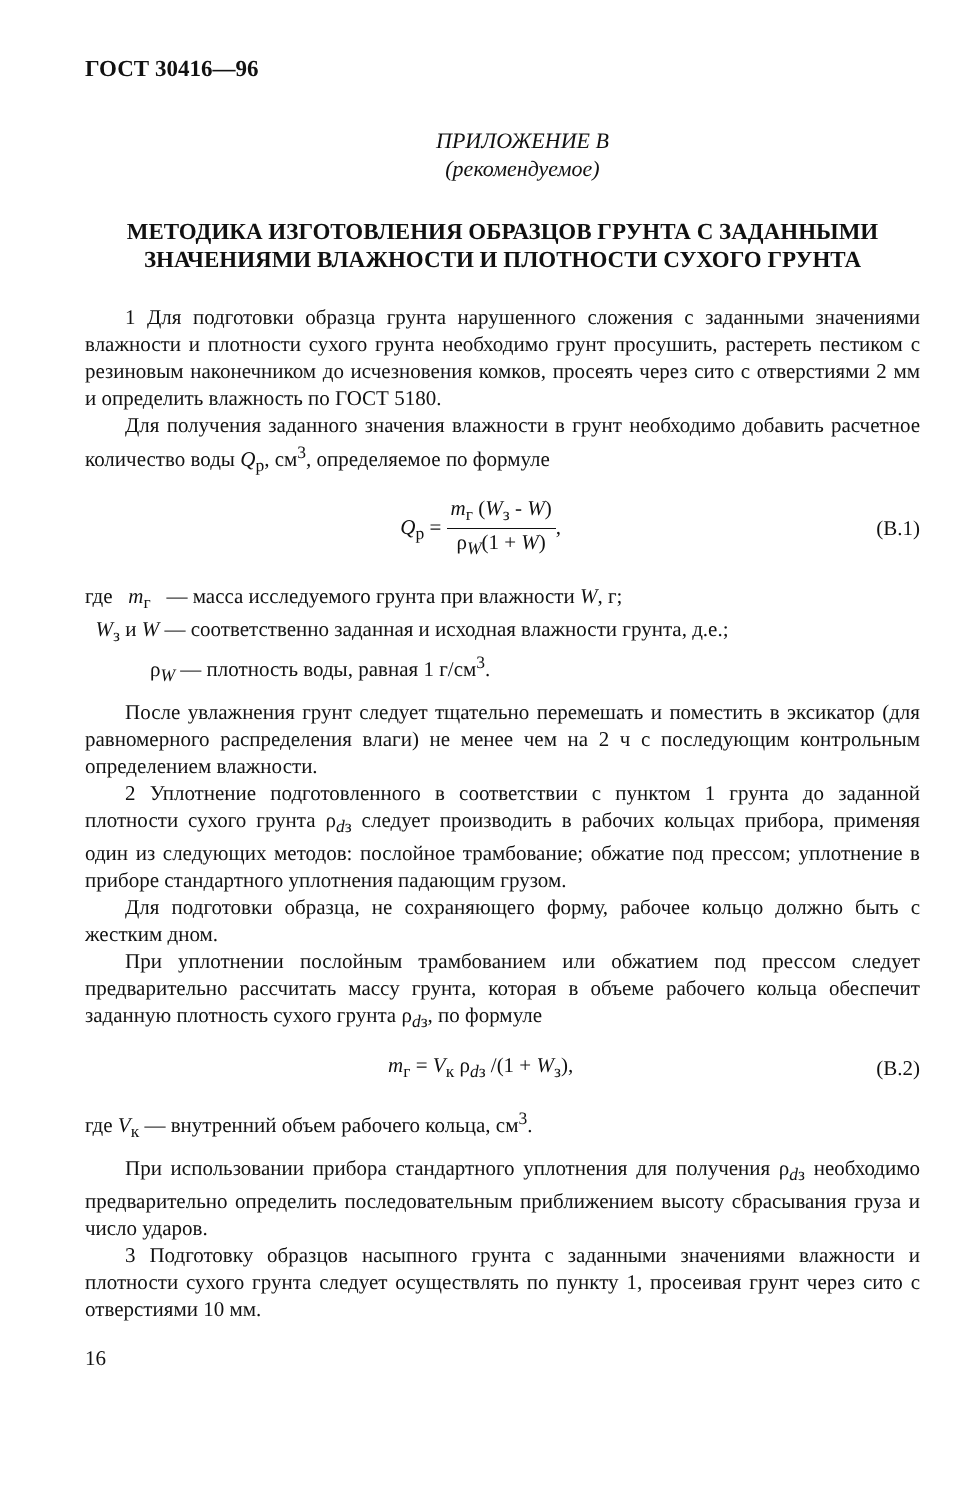ГОСТ 30416—96
ПРИЛОЖЕНИЕ В
(рекомендуемое)
МЕТОДИКА ИЗГОТОВЛЕНИЯ ОБРАЗЦОВ ГРУНТА С ЗАДАННЫМИ ЗНАЧЕНИЯМИ ВЛАЖНОСТИ И ПЛОТНОСТИ СУХОГО ГРУНТА
1 Для подготовки образца грунта нарушенного сложения с заданными значениями влажности и плотности сухого грунта необходимо грунт просушить, растереть пестиком с резиновым наконечником до исчезновения комков, просеять через сито с отверстиями 2 мм и определить влажность по ГОСТ 5180.
Для получения заданного значения влажности в грунт необходимо добавить расчетное количество воды Q<sub>р</sub>, см<sup>3</sup>, определяемое по формуле
Q<sub>р</sub> = m<sub>г</sub> (W<sub>з</sub> - W) ρ<sub>W</sub>(1 + W), (В.1)
где m<sub>г</sub> — масса исследуемого грунта при влажности W, г;
W<sub>з</sub> и W — соответственно заданная и исходная влажности грунта, д.е.;
ρ<sub>W</sub> — плотность воды, равная 1 г/см<sup>3</sup>.
После увлажнения грунт следует тщательно перемешать и поместить в эксикатор (для равномерного распределения влаги) не менее чем на 2 ч с последующим контрольным определением влажности.
2 Уплотнение подготовленного в соответствии с пунктом 1 грунта до заданной плотности сухого грунта ρ<sub>dз</sub> следует производить в рабочих кольцах прибора, применяя один из следующих методов: послойное трамбование; обжатие под прессом; уплотнение в приборе стандартного уплотнения падающим грузом.
Для подготовки образца, не сохраняющего форму, рабочее кольцо должно быть с жестким дном.
При уплотнении послойным трамбованием или обжатием под прессом следует предварительно рассчитать массу грунта, которая в объеме рабочего кольца обеспечит заданную плотность сухого грунта ρ<sub>dз</sub>, по формуле
m<sub>г</sub> = V<sub>к</sub> ρ<sub>dз</sub> /(1 + W<sub>з</sub>), (В.2)
где V<sub>к</sub> — внутренний объем рабочего кольца, см<sup>3</sup>.
При использовании прибора стандартного уплотнения для получения ρ<sub>dз</sub> необходимо предварительно определить последовательным приближением высоту сбрасывания груза и число ударов.
3 Подготовку образцов насыпного грунта с заданными значениями влажности и плотности сухого грунта следует осуществлять по пункту 1, просеивая грунт через сито с отверстиями 10 мм.
16